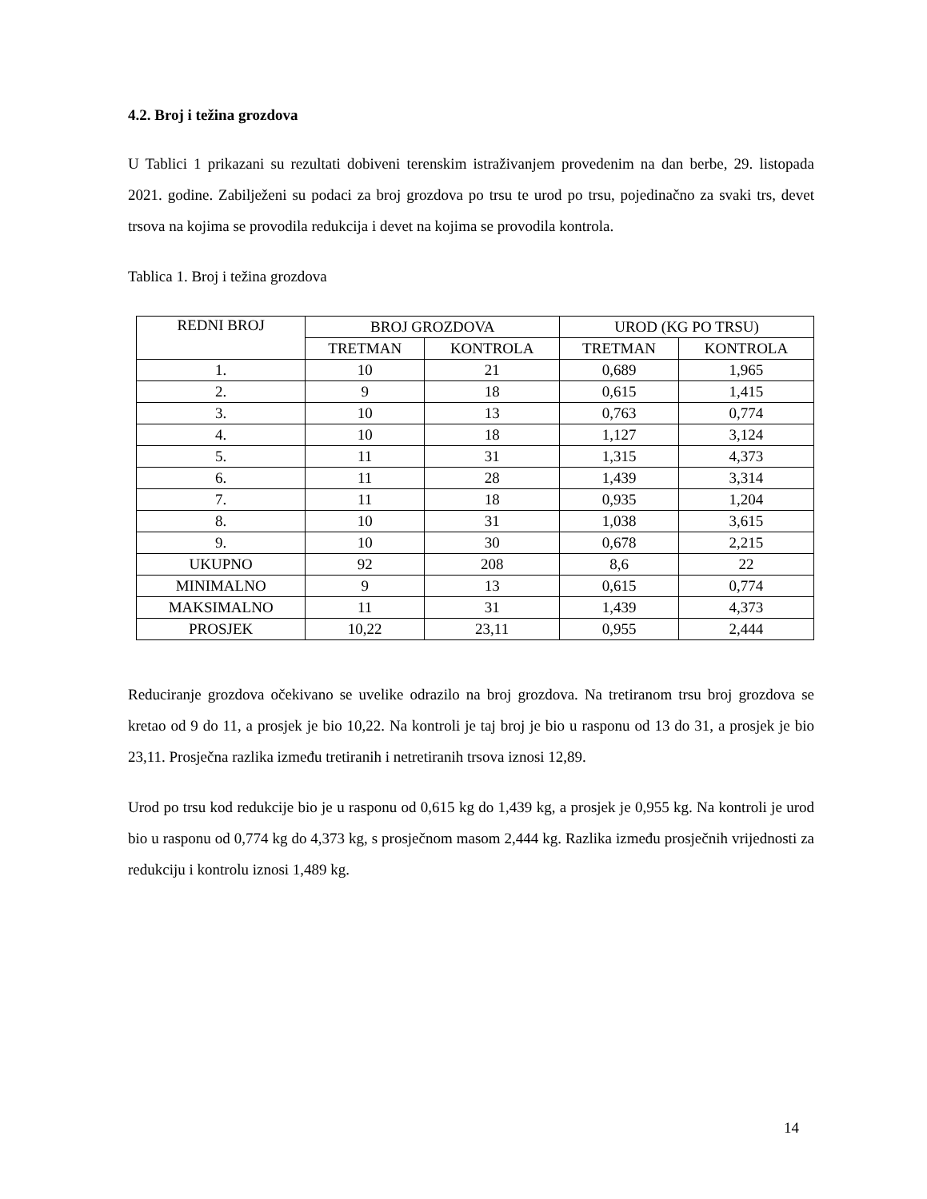4.2. Broj i težina grozdova
U Tablici 1 prikazani su rezultati dobiveni terenskim istraživanjem provedenim na dan berbe, 29. listopada 2021. godine. Zabilježeni su podaci za broj grozdova po trsu te urod po trsu, pojedinačno za svaki trs, devet trsova na kojima se provodila redukcija i devet na kojima se provodila kontrola.
Tablica 1. Broj i težina grozdova
| REDNI BROJ | BROJ GROZDOVA | | UROD (KG PO TRSU) | |
| --- | --- | --- | --- | --- |
| | TRETMAN | KONTROLA | TRETMAN | KONTROLA |
| 1. | 10 | 21 | 0,689 | 1,965 |
| 2. | 9 | 18 | 0,615 | 1,415 |
| 3. | 10 | 13 | 0,763 | 0,774 |
| 4. | 10 | 18 | 1,127 | 3,124 |
| 5. | 11 | 31 | 1,315 | 4,373 |
| 6. | 11 | 28 | 1,439 | 3,314 |
| 7. | 11 | 18 | 0,935 | 1,204 |
| 8. | 10 | 31 | 1,038 | 3,615 |
| 9. | 10 | 30 | 0,678 | 2,215 |
| UKUPNO | 92 | 208 | 8,6 | 22 |
| MINIMALNO | 9 | 13 | 0,615 | 0,774 |
| MAKSIMALNO | 11 | 31 | 1,439 | 4,373 |
| PROSJEK | 10,22 | 23,11 | 0,955 | 2,444 |
Reduciranje grozdova očekivano se uvelike odrazilo na broj grozdova. Na tretiranom trsu broj grozdova se kretao od 9 do 11, a prosjek je bio 10,22. Na kontroli je taj broj je bio u rasponu od 13 do 31, a prosjek je bio 23,11. Prosječna razlika između tretiranih i netretiranih trsova iznosi 12,89.
Urod po trsu kod redukcije bio je u rasponu od 0,615 kg do 1,439 kg, a prosjek je 0,955 kg. Na kontroli je urod bio u rasponu od 0,774 kg do 4,373 kg, s prosječnom masom 2,444 kg. Razlika između prosječnih vrijednosti za redukciju i kontrolu iznosi 1,489 kg.
14